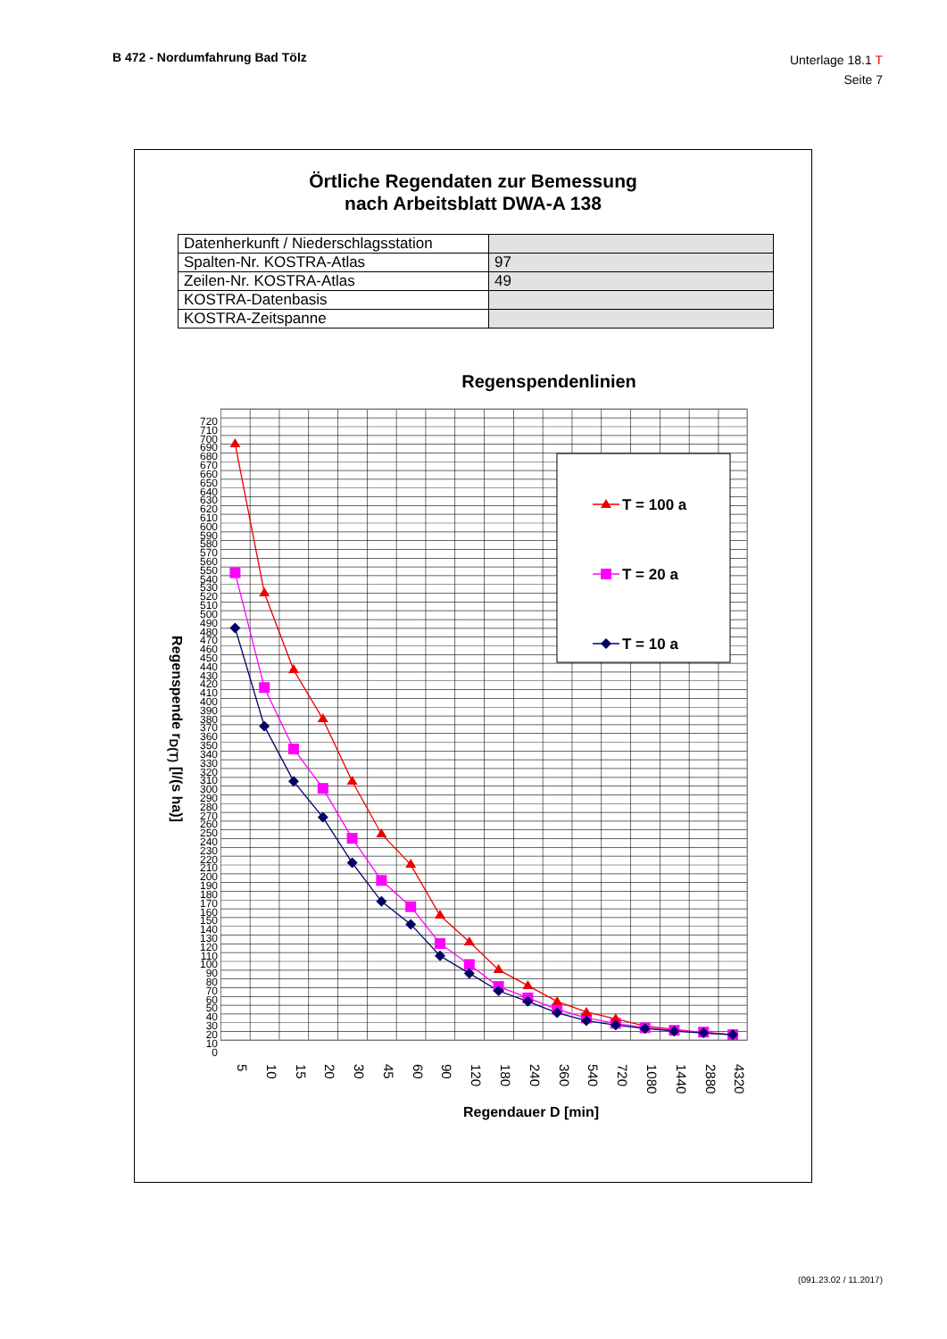B 472 - Nordumfahrung Bad Tölz
Unterlage 18.1 T
Seite 7
Örtliche Regendaten zur Bemessung
nach Arbeitsblatt DWA-A 138
| Datenherkunft / Niederschlagsstation | |
| Spalten-Nr. KOSTRA-Atlas | 97 |
| Zeilen-Nr. KOSTRA-Atlas | 49 |
| KOSTRA-Datenbasis | |
| KOSTRA-Zeitspanne | |
Regenspendenlinien
Regenspende r<sub>D(T)</sub> [l/(s ha)]
720
710
700
690
680
670
660
650
640
630
620
610
600
590
580
570
560
550
540
530
520
510
500
490
480
470
460
450
440
430
420
410
400
390
380
370
360
350
340
330
320
310
300
290
280
270
260
250
240
230
220
210
200
190
180
170
160
150
140
130
120
110
100
90
80
70
60
50
40
30
20
10
0
T = 100 a
T = 20 a
T = 10 a
5 10 15 20 30 45 60 90 120 180 240 360 540 720 1080 1440 2880 4320
Regendauer D [min]
(091.23.02 / 11.2017)